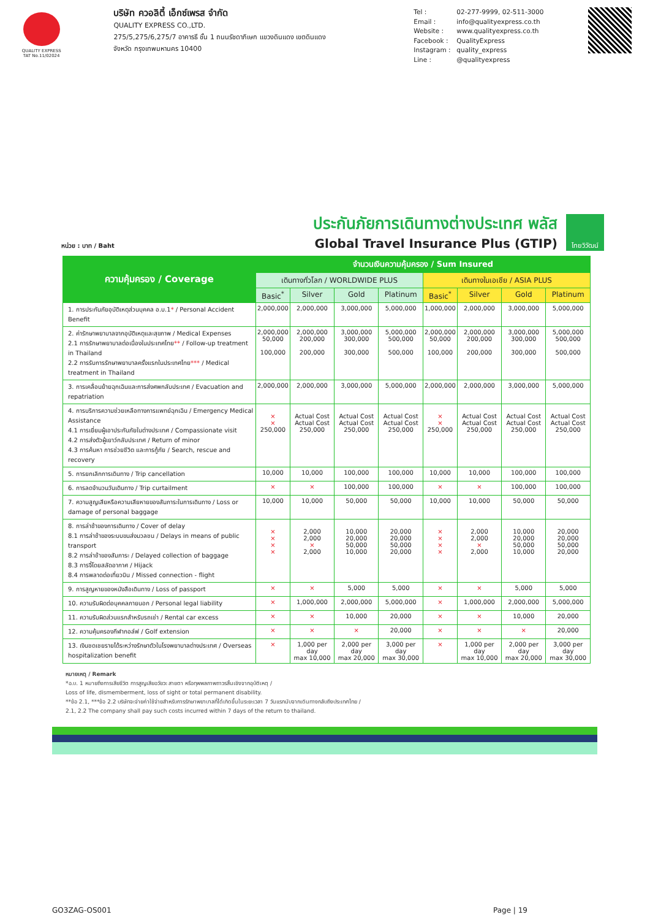QUALITY EXPRESS
TAT No.11/02024
บริษัท ควอลิตี้ เอ็กซ์เพรส จำกัด
QUALITY EXPRESS CO.,LTD.
275/5,275/6,275/7 อาคารธี ชั้น 1 ถนนรัชดาภิเษก แขวงดินแดง เขตดินแดง
จังหวัด กรุงเทพมหานคร 10400
Tel : 02-277-9999, 02-511-3000 Email : info@qualityexpress.co.th Website : www.qualityexpress.co.th Facebook : QualityExpress Instagram : quality_express Line : @qualityexpress
หน่วย : บาท / Baht
ประกันภัยการเดินทางต่างประเทศ พลัส
Global Travel Insurance Plus (GTIP)
ไทยวิวัฒน์
| ความคุ้มครอง / Coverage | จำนวนเงินความคุ้มครอง / Sum Insured | | | | | | | |
| --- | --- | --- | --- | --- | --- | --- | --- | --- |
| | เดินทางทั่วโลก / WORLDWIDE PLUS | | | | เดินทางในเอเชีย / ASIA PLUS | | | |
| | Basic<sup>*</sup> | Silver | Gold | Platinum | Basic<sup>*</sup> | Silver | Gold | Platinum |
| 1. การประกันภัยอุบัติเหตุส่วนบุคคล อ.บ.1 * / Personal Accident Benefit | 2,000,000 | 2,000,000 | 3,000,000 | 5,000,000 | 1,000,000 | 2,000,000 | 3,000,000 | 5,000,000 |
| 2. ค่ารักษาพยาบาลจากอุบัติเหตุและสุขภาพ / Medical Expenses 2.1 การรักษาพยาบาลต่อเนื่องในประเทศไทย ** / Follow-up treatment in Thailand 2.2 การรับการรักษาพยาบาลครั้งแรกในประเทศไทย *** / Medical treatment in Thailand | 2,000,000 50,000 100,000 | 2,000,000 200,000 200,000 | 3,000,000 300,000 300,000 | 5,000,000 500,000 500,000 | 2,000,000 50,000 100,000 | 2,000,000 200,000 200,000 | 3,000,000 300,000 300,000 | 5,000,000 500,000 500,000 |
| 3. การเคลื่อนย้ายฉุกเฉินและการส่งศพกลับประเทศ / Evacuation and repatriation | 2,000,000 | 2,000,000 | 3,000,000 | 5,000,000 | 2,000,000 | 2,000,000 | 3,000,000 | 5,000,000 |
| 4. การบริการความช่วยเหลือทางการแพทย์ฉุกเฉิน / Emergency Medical Assistance 4.1 การเยี่ยมผู้เอาประกันภัยในต่างประเทศ / Compassionate visit 4.2 การส่งตัวผู้เยาว์กลับประเทศ / Return of minor 4.3 การค้นหา การช่วยชีวิต และการกู้ภัย / Search, rescue and recovery | × × 250,000 | Actual Cost Actual Cost 250,000 | Actual Cost Actual Cost 250,000 | Actual Cost Actual Cost 250,000 | × × 250,000 | Actual Cost Actual Cost 250,000 | Actual Cost Actual Cost 250,000 | Actual Cost Actual Cost 250,000 |
| 5. การยกเลิกการเดินทาง / Trip cancellation | 10,000 | 10,000 | 100,000 | 100,000 | 10,000 | 10,000 | 100,000 | 100,000 |
| 6. การลดจำนวนวันเดินทาง / Trip curtailment | × | × | 100,000 | 100,000 | × | × | 100,000 | 100,000 |
| 7. ความสูญเสียหรือความเสียหายของสัมภาระในการเดินทาง / Loss or damage of personal baggage | 10,000 | 10,000 | 50,000 | 50,000 | 10,000 | 10,000 | 50,000 | 50,000 |
| 8. การล่าช้าของการเดินทาง / Cover of delay 8.1 การล่าช้าของระบบขนส่งมวลชน / Delays in means of public transport 8.2 การล่าช้าของสัมภาระ / Delayed collection of baggage 8.3 การจี้โดยสลัดอากาศ / Hijack 8.4 การพลาดต่อเที่ยวบิน / Missed connection - flight | × × × × | 2,000 2,000 × 2,000 | 10,000 20,000 50,000 10,000 | 20,000 20,000 50,000 20,000 | × × × × | 2,000 2,000 × 2,000 | 10,000 20,000 50,000 10,000 | 20,000 20,000 50,000 20,000 |
| 9. การสูญหายของหนังสือเดินทาง / Loss of passport | × | × | 5,000 | 5,000 | × | × | 5,000 | 5,000 |
| 10. ความรับผิดต่อบุคคลภายนอก / Personal legal liability | × | 1,000,000 | 2,000,000 | 5,000,000 | × | 1,000,000 | 2,000,000 | 5,000,000 |
| 11. ความรับผิดส่วนแรกสำหรับรถเช่า / Rental car excess | × | × | 10,000 | 20,000 | × | × | 10,000 | 20,000 |
| 12. ความคุ้มครองกีฬากอล์ฟ / Golf extension | × | × | × | 20,000 | × | × | × | 20,000 |
| 13. เงินชดเชยรายได้ระหว่างรักษาตัวในโรงพยาบาลต่างประเทศ / Overseas hospitalization benefit | × | 1,000 per day max 10,000 | 2,000 per day max 20,000 | 3,000 per day max 30,000 | × | 1,000 per day max 10,000 | 2,000 per day max 20,000 | 3,000 per day max 30,000 |
หมายเหตุ / Remark
*อ.บ. 1 หมายถึงการเสียชีวิต การสูญเสียอวัยวะ สายตา หรือทุพพลภาพถาวรสิ้นเชิงจากอุบัติเหตุ /
Loss of life, dismemberment, loss of sight or total permanent disability.
**ข้อ 2.1, ***ข้อ 2.2 บริษัทจะจ่ายค่าใช้จ่ายสำหรับการรักษาพยาบาลที่ได้เกิดขึ้นในระยะเวลา 7 วันแรกนับจากเดินทางกลับถึงประเทศไทย /
2.1, 2.2 The company shall pay such costs incurred within 7 days of the return to thailand.
GO3ZAG-OS001 Page | 19